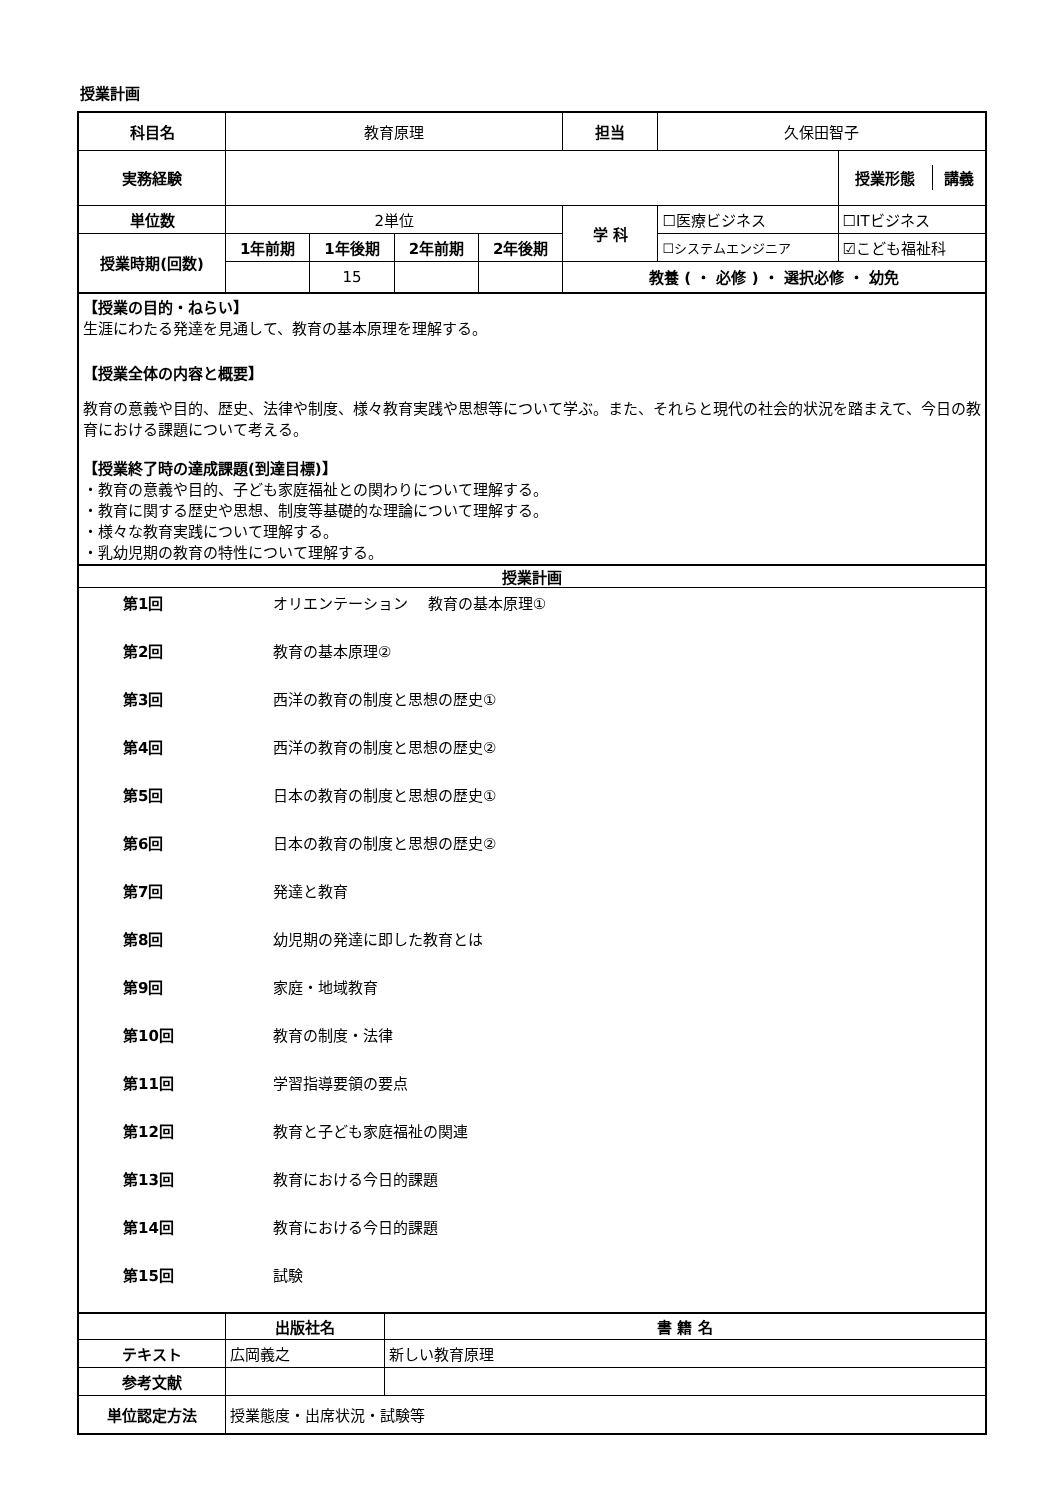授業計画
| 科目名 | 教育原理 | | | | 担当 | 久保田智子 | |
| 実務経験 | | | | | | | / 授業形態 / 講義 / |
| 単位数 | 2単位 | | | | 学 科 | ☐医療ビジネス | ☐ITビジネス |
| 授業時期(回数) | 1年前期 | 1年後期 | 2年前期 | 2年後期 | | ☐システムエンジニア | ☑こども福祉科 |
| | | 15 | | | 教養 ( ・ 必修 ) ・ 選択必修 ・ 幼免 | | |
【授業の目的・ねらい】
生涯にわたる発達を見通して、教育の基本原理を理解する。
【授業全体の内容と概要】
教育の意義や目的、歴史、法律や制度、様々教育実践や思想等について学ぶ。また、それらと現代の社会的状況を踏まえて、今日の教育における課題について考える。
【授業終了時の達成課題(到達目標)】
・教育の意義や目的、子ども家庭福祉との関わりについて理解する。
・教育に関する歴史や思想、制度等基礎的な理論について理解する。
・様々な教育実践について理解する。
・乳幼児期の教育の特性について理解する。
授業計画
| 第1回 | オリエンテーション 教育の基本原理① |
| 第2回 | 教育の基本原理② |
| 第3回 | 西洋の教育の制度と思想の歴史① |
| 第4回 | 西洋の教育の制度と思想の歴史② |
| 第5回 | 日本の教育の制度と思想の歴史① |
| 第6回 | 日本の教育の制度と思想の歴史② |
| 第7回 | 発達と教育 |
| 第8回 | 幼児期の発達に即した教育とは |
| 第9回 | 家庭・地域教育 |
| 第10回 | 教育の制度・法律 |
| 第11回 | 学習指導要領の要点 |
| 第12回 | 教育と子ども家庭福祉の関連 |
| 第13回 | 教育における今日的課題 |
| 第14回 | 教育における今日的課題 |
| 第15回 | 試験 |
| | 出版社名 | 書 籍 名 |
| テキスト | 広岡義之 | 新しい教育原理 |
| 参考文献 | | |
| 単位認定方法 | 授業態度・出席状況・試験等 | |